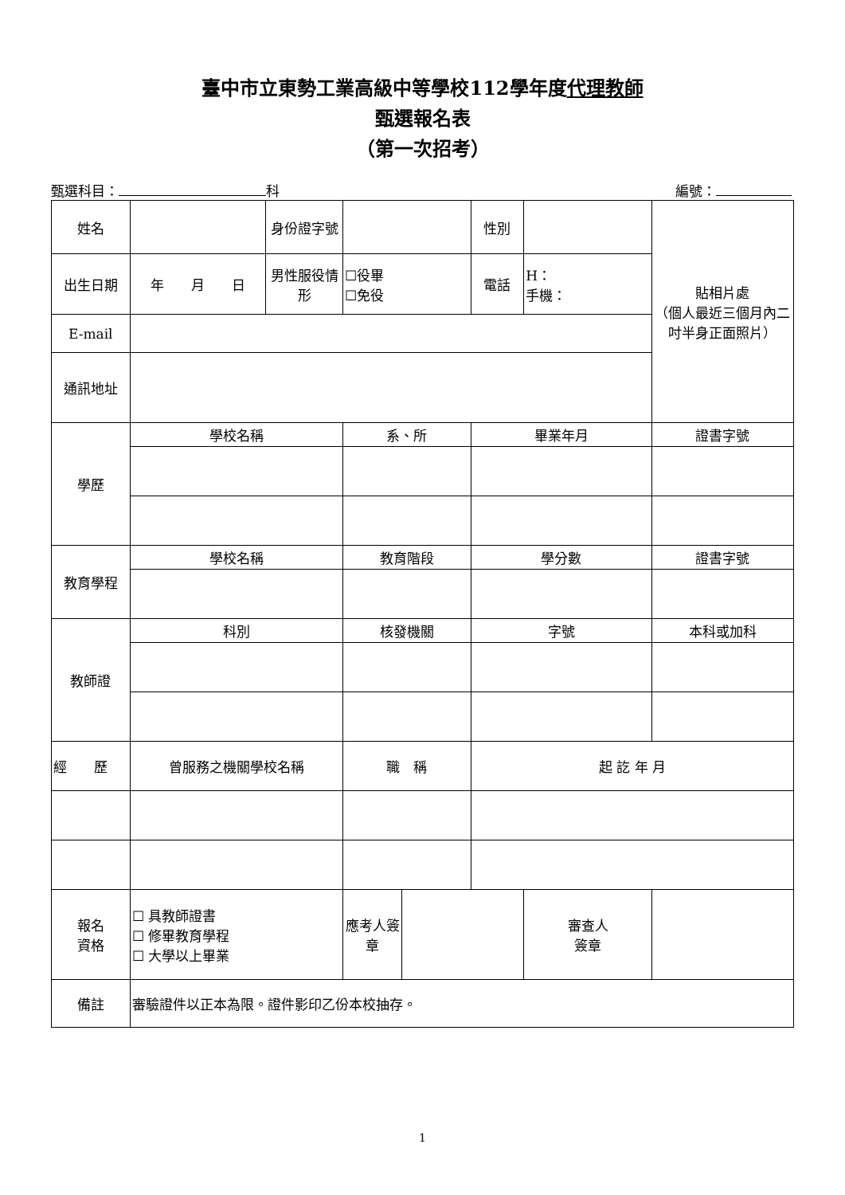臺中市立東勢工業高級中等學校112學年度代理教師
甄選報名表
（第一次招考）
甄選科目： 科 編號：
| 姓名 | | 身份證字號 | | | 性別 | | 貼相片處 （個人最近三個月內二吋半身正面照片） |
| 出生日期 | 年 月 日 | 男性服役情形 | ☐役畢 ☐免役 | | 電話 | H： 手機： | |
| E-mail | | | | | | | |
| 通訊地址 | | | | | | | |
| 學歷 | 學校名稱 | | 系、所 | | 畢業年月 | | 證書字號 |
| 教育學程 | 學校名稱 | | 教育階段 | | 學分數 | | 證書字號 |
| 教師證 | 科別 | | 核發機關 | | 字號 | | 本科或加科 |
| 經 歷 | 曾服務之機關學校名稱 | | 職 稱 | | 起 訖 年 月 | | |
| 報名 資格 | ☐ 具教師證書 ☐ 修畢教育學程 ☐ 大學以上畢業 | | 應考人簽章 | | | 審查人 簽章 | |
| 備註 | 審驗證件以正本為限。證件影印乙份本校抽存。 | | | | | | |
1